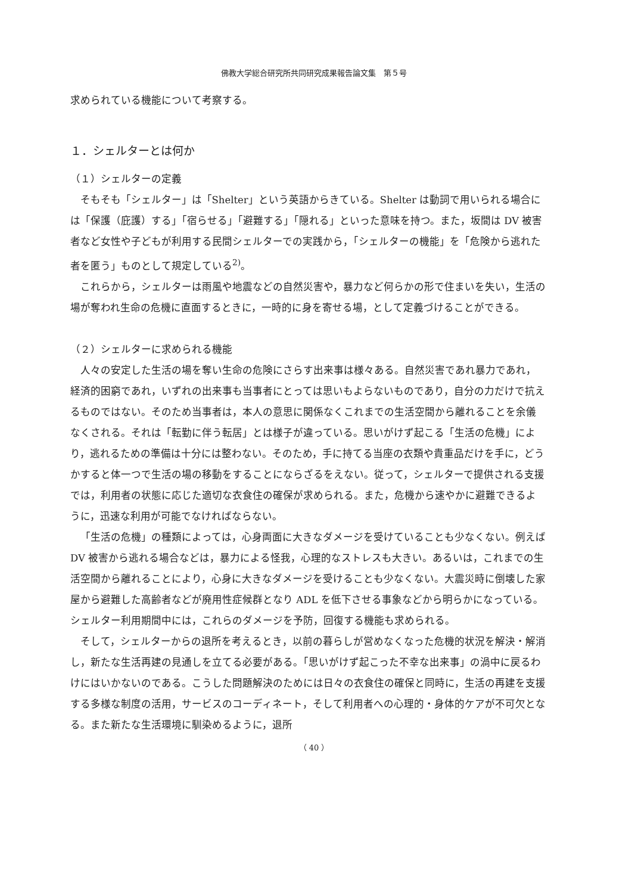佛教大学総合研究所共同研究成果報告論文集　第５号
求められている機能について考察する。
１．シェルターとは何か
（１）シェルターの定義
そもそも「シェルター」は「Shelter」という英語からきている。Shelter は動詞で用いられる場合には「保護（庇護）する」「宿らせる」「避難する」「隠れる」といった意味を持つ。また，坂間は DV 被害者など女性や子どもが利用する民間シェルターでの実践から，「シェルターの機能」を「危険から逃れた者を匿う」ものとして規定している<sup>2)</sup>。
これらから，シェルターは雨風や地震などの自然災害や，暴力など何らかの形で住まいを失い，生活の場が奪われ生命の危機に直面するときに，一時的に身を寄せる場，として定義づけることができる。
（２）シェルターに求められる機能
人々の安定した生活の場を奪い生命の危険にさらす出来事は様々ある。自然災害であれ暴力であれ，経済的困窮であれ，いずれの出来事も当事者にとっては思いもよらないものであり，自分の力だけで抗えるものではない。そのため当事者は，本人の意思に関係なくこれまでの生活空間から離れることを余儀なくされる。それは「転勤に伴う転居」とは様子が違っている。思いがけず起こる「生活の危機」により，逃れるための準備は十分には整わない。そのため，手に持てる当座の衣類や貴重品だけを手に，どうかすると体一つで生活の場の移動をすることにならざるをえない。従って，シェルターで提供される支援では，利用者の状態に応じた適切な衣食住の確保が求められる。また，危機から速やかに避難できるように，迅速な利用が可能でなければならない。
「生活の危機」の種類によっては，心身両面に大きなダメージを受けていることも少なくない。例えば DV 被害から逃れる場合などは，暴力による怪我，心理的なストレスも大きい。あるいは，これまでの生活空間から離れることにより，心身に大きなダメージを受けることも少なくない。大震災時に倒壊した家屋から避難した高齢者などが廃用性症候群となり ADL を低下させる事象などから明らかになっている。シェルター利用期間中には，これらのダメージを予防，回復する機能も求められる。
そして，シェルターからの退所を考えるとき，以前の暮らしが営めなくなった危機的状況を解決・解消し，新たな生活再建の見通しを立てる必要がある。「思いがけず起こった不幸な出来事」の渦中に戻るわけにはいかないのである。こうした問題解決のためには日々の衣食住の確保と同時に，生活の再建を支援する多様な制度の活用，サービスのコーディネート，そして利用者への心理的・身体的ケアが不可欠となる。また新たな生活環境に馴染めるように，退所
（ 40 ）